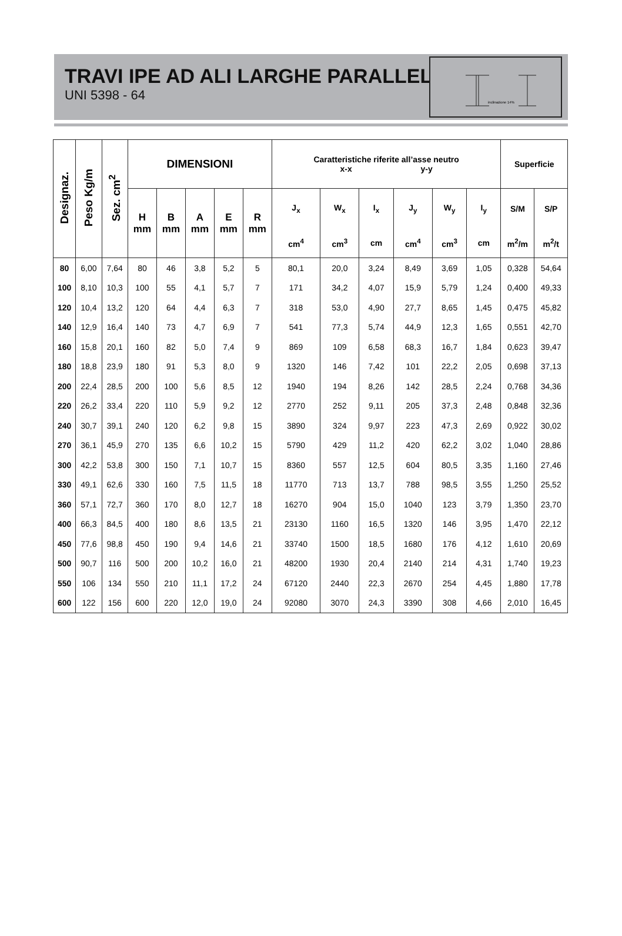TRAVI IPE AD ALI LARGHE PARALLELE
UNI 5398 - 64
inclinazione 14%
| Designaz. | Peso Kg/m | Sez. cm<sup>2</sup> | DIMENSIONI | | | | | Caratteristiche riferite all’asse neutro x-x y-y | | | | | | Superficie | |
| --- | --- | --- | --- | --- | --- | --- | --- | --- | --- | --- | --- | --- | --- | --- | --- |
| | | | H mm | B mm | A mm | E mm | R mm | J<sub>x</sub> | W<sub>x</sub> | I<sub>x</sub> | J<sub>y</sub> | W<sub>y</sub> | I<sub>y</sub> | S/M | S/P |
| | | | | | | | | cm<sup>4</sup> | cm<sup>3</sup> | cm | cm<sup>4</sup> | cm<sup>3</sup> | cm | m<sup>2</sup>/m | m<sup>2</sup>/t |
| 80 | 6,00 | 7,64 | 80 | 46 | 3,8 | 5,2 | 5 | 80,1 | 20,0 | 3,24 | 8,49 | 3,69 | 1,05 | 0,328 | 54,64 |
| 100 | 8,10 | 10,3 | 100 | 55 | 4,1 | 5,7 | 7 | 171 | 34,2 | 4,07 | 15,9 | 5,79 | 1,24 | 0,400 | 49,33 |
| 120 | 10,4 | 13,2 | 120 | 64 | 4,4 | 6,3 | 7 | 318 | 53,0 | 4,90 | 27,7 | 8,65 | 1,45 | 0,475 | 45,82 |
| 140 | 12,9 | 16,4 | 140 | 73 | 4,7 | 6,9 | 7 | 541 | 77,3 | 5,74 | 44,9 | 12,3 | 1,65 | 0,551 | 42,70 |
| 160 | 15,8 | 20,1 | 160 | 82 | 5,0 | 7,4 | 9 | 869 | 109 | 6,58 | 68,3 | 16,7 | 1,84 | 0,623 | 39,47 |
| 180 | 18,8 | 23,9 | 180 | 91 | 5,3 | 8,0 | 9 | 1320 | 146 | 7,42 | 101 | 22,2 | 2,05 | 0,698 | 37,13 |
| 200 | 22,4 | 28,5 | 200 | 100 | 5,6 | 8,5 | 12 | 1940 | 194 | 8,26 | 142 | 28,5 | 2,24 | 0,768 | 34,36 |
| 220 | 26,2 | 33,4 | 220 | 110 | 5,9 | 9,2 | 12 | 2770 | 252 | 9,11 | 205 | 37,3 | 2,48 | 0,848 | 32,36 |
| 240 | 30,7 | 39,1 | 240 | 120 | 6,2 | 9,8 | 15 | 3890 | 324 | 9,97 | 223 | 47,3 | 2,69 | 0,922 | 30,02 |
| 270 | 36,1 | 45,9 | 270 | 135 | 6,6 | 10,2 | 15 | 5790 | 429 | 11,2 | 420 | 62,2 | 3,02 | 1,040 | 28,86 |
| 300 | 42,2 | 53,8 | 300 | 150 | 7,1 | 10,7 | 15 | 8360 | 557 | 12,5 | 604 | 80,5 | 3,35 | 1,160 | 27,46 |
| 330 | 49,1 | 62,6 | 330 | 160 | 7,5 | 11,5 | 18 | 11770 | 713 | 13,7 | 788 | 98,5 | 3,55 | 1,250 | 25,52 |
| 360 | 57,1 | 72,7 | 360 | 170 | 8,0 | 12,7 | 18 | 16270 | 904 | 15,0 | 1040 | 123 | 3,79 | 1,350 | 23,70 |
| 400 | 66,3 | 84,5 | 400 | 180 | 8,6 | 13,5 | 21 | 23130 | 1160 | 16,5 | 1320 | 146 | 3,95 | 1,470 | 22,12 |
| 450 | 77,6 | 98,8 | 450 | 190 | 9,4 | 14,6 | 21 | 33740 | 1500 | 18,5 | 1680 | 176 | 4,12 | 1,610 | 20,69 |
| 500 | 90,7 | 116 | 500 | 200 | 10,2 | 16,0 | 21 | 48200 | 1930 | 20,4 | 2140 | 214 | 4,31 | 1,740 | 19,23 |
| 550 | 106 | 134 | 550 | 210 | 11,1 | 17,2 | 24 | 67120 | 2440 | 22,3 | 2670 | 254 | 4,45 | 1,880 | 17,78 |
| 600 | 122 | 156 | 600 | 220 | 12,0 | 19,0 | 24 | 92080 | 3070 | 24,3 | 3390 | 308 | 4,66 | 2,010 | 16,45 |